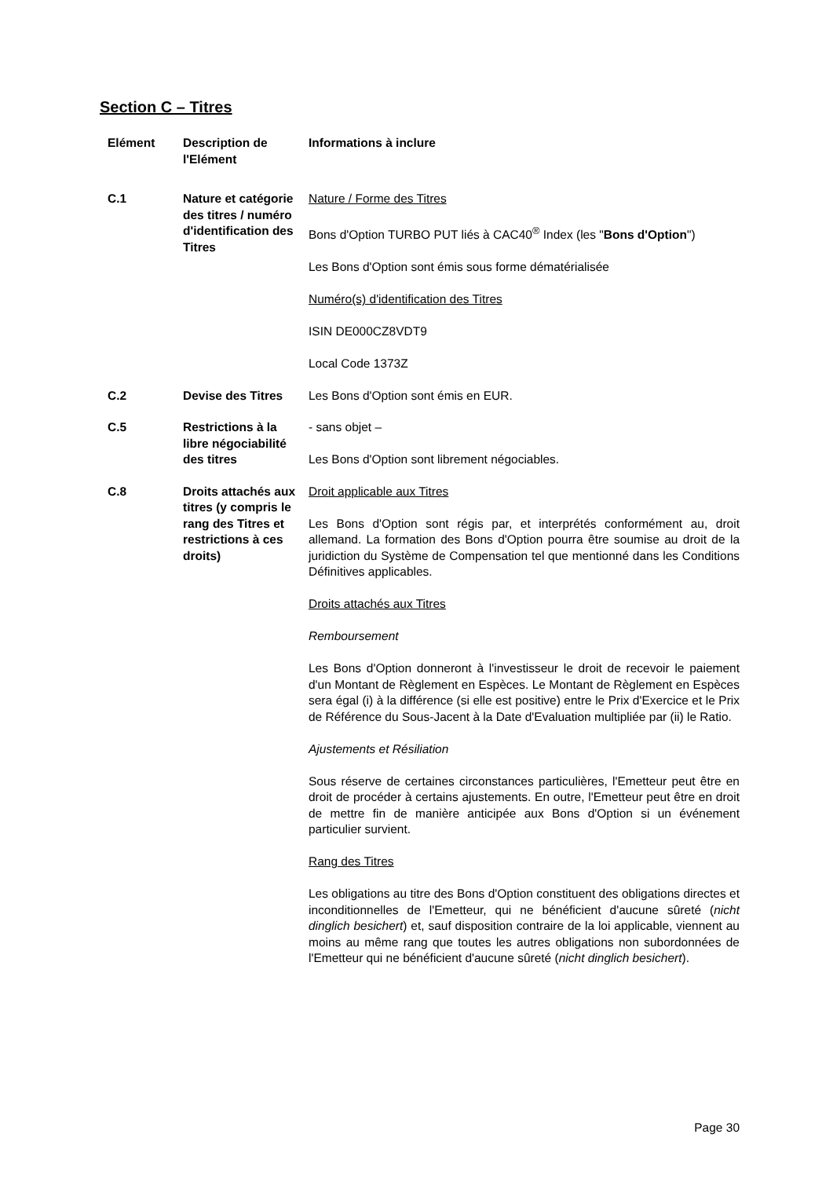Section C – Titres
| Elément | Description de l'Elément | Informations à inclure |
| --- | --- | --- |
| C.1 | Nature et catégorie des titres / numéro d'identification des Titres | Nature / Forme des Titres Bons d'Option TURBO PUT liés à CAC40<sup>®</sup> Index (les " Bons d'Option ") Les Bons d'Option sont émis sous forme dématérialisée Numéro(s) d'identification des Titres ISIN DE000CZ8VDT9 Local Code 1373Z |
| C.2 | Devise des Titres | Les Bons d'Option sont émis en EUR. |
| C.5 | Restrictions à la libre négociabilité des titres | - sans objet – Les Bons d'Option sont librement négociables. |
| C.8 | Droits attachés aux titres (y compris le rang des Titres et restrictions à ces droits) | Droit applicable aux Titres Les Bons d'Option sont régis par, et interprétés conformément au, droit allemand. La formation des Bons d'Option pourra être soumise au droit de la juridiction du Système de Compensation tel que mentionné dans les Conditions Définitives applicables. Droits attachés aux Titres Remboursement Les Bons d'Option donneront à l'investisseur le droit de recevoir le paiement d'un Montant de Règlement en Espèces. Le Montant de Règlement en Espèces sera égal (i) à la différence (si elle est positive) entre le Prix d'Exercice et le Prix de Référence du Sous-Jacent à la Date d'Evaluation multipliée par (ii) le Ratio. Ajustements et Résiliation Sous réserve de certaines circonstances particulières, l'Emetteur peut être en droit de procéder à certains ajustements. En outre, l'Emetteur peut être en droit de mettre fin de manière anticipée aux Bons d'Option si un événement particulier survient. Rang des Titres Les obligations au titre des Bons d'Option constituent des obligations directes et inconditionnelles de l'Emetteur, qui ne bénéficient d'aucune sûreté ( nicht dinglich besichert ) et, sauf disposition contraire de la loi applicable, viennent au moins au même rang que toutes les autres obligations non subordonnées de l'Emetteur qui ne bénéficient d'aucune sûreté ( nicht dinglich besichert ). |
Page 30